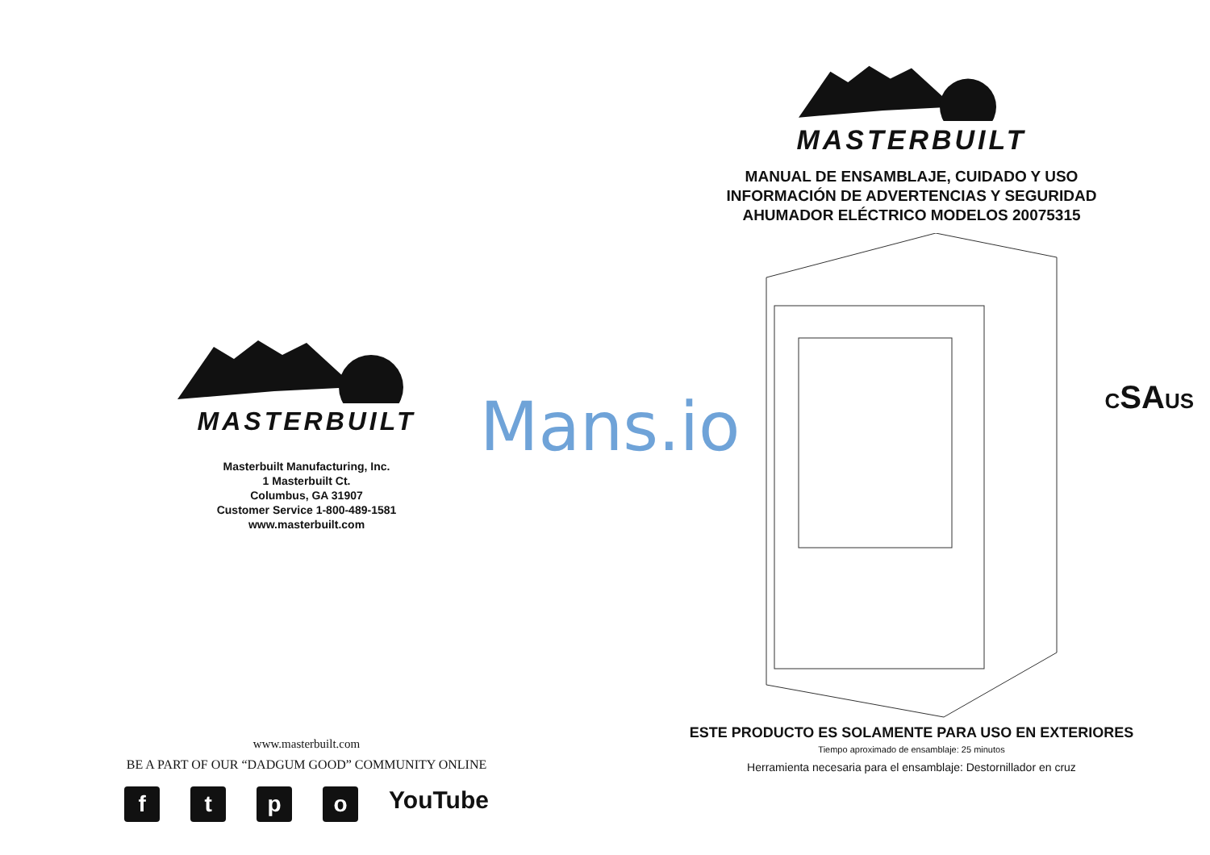MASTERBUILT
Masterbuilt Manufacturing, Inc.
1 Masterbuilt Ct.
Columbus, GA 31907
Customer Service 1-800-489-1581
www.masterbuilt.com
www.masterbuilt.com
BE A PART OF OUR “DADGUM GOOD” COMMUNITY ONLINE
f t p o
YouTube
MASTERBUILT
MANUAL DE ENSAMBLAJE, CUIDADO Y USO
INFORMACIÓN DE ADVERTENCIAS Y SEGURIDAD
AHUMADOR ELÉCTRICO MODELOS 20075315
CSAUS
ESTE PRODUCTO ES SOLAMENTE PARA USO EN EXTERIORES
Tiempo aproximado de ensamblaje: 25 minutos
Herramienta necesaria para el ensamblaje: Destornillador en cruz
Mans.io